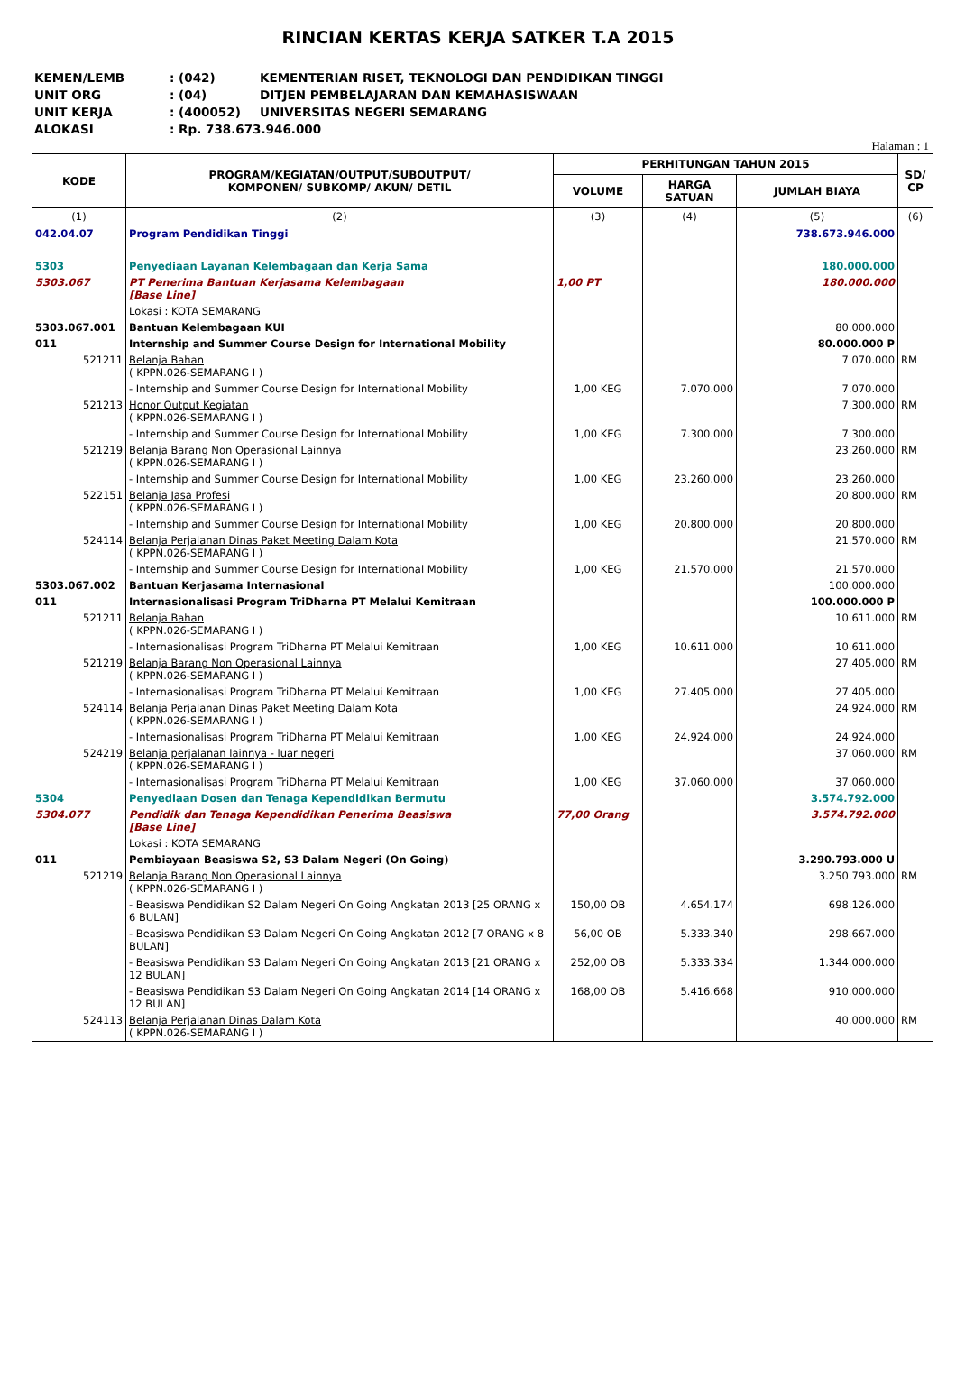RINCIAN KERTAS KERJA SATKER T.A 2015
KEMEN/LEMB: (042) KEMENTERIAN RISET, TEKNOLOGI DAN PENDIDIKAN TINGGI
UNIT ORG: (04) DITJEN PEMBELAJARAN DAN KEMAHASISWAAN
UNIT KERJA: (400052) UNIVERSITAS NEGERI SEMARANG
ALOKASI: Rp. 738.673.946.000
Halaman : 1
| KODE | PROGRAM/KEGIATAN/OUTPUT/SUBOUTPUT/ KOMPONEN/ SUBKOMP/ AKUN/ DETIL | PERHITUNGAN TAHUN 2015 | | | SD/ CP |
| --- | --- | --- | --- | --- | --- |
| | | VOLUME | HARGA SATUAN | JUMLAH BIAYA | |
| (1) | (2) | (3) | (4) | (5) | (6) |
| 042.04.07 | Program Pendidikan Tinggi | | | 738.673.946.000 | |
| 5303 | Penyediaan Layanan Kelembagaan dan Kerja Sama | | | 180.000.000 | |
| 5303.067 | PT Penerima Bantuan Kerjasama Kelembagaan [Base Line] | 1,00 PT | | 180.000.000 | |
| | Lokasi : KOTA SEMARANG | | | | |
| 5303.067.001 | Bantuan Kelembagaan KUI | | | 80.000.000 | |
| 011 | Internship and Summer Course Design for International Mobility | | | 80.000.000 P | |
| 521211 | Belanja Bahan ( KPPN.026-SEMARANG I ) | | | 7.070.000 | RM |
| | - Internship and Summer Course Design for International Mobility | 1,00 KEG | 7.070.000 | 7.070.000 | |
| 521213 | Honor Output Kegiatan ( KPPN.026-SEMARANG I ) | | | 7.300.000 | RM |
| | - Internship and Summer Course Design for International Mobility | 1,00 KEG | 7.300.000 | 7.300.000 | |
| 521219 | Belanja Barang Non Operasional Lainnya ( KPPN.026-SEMARANG I ) | | | 23.260.000 | RM |
| | - Internship and Summer Course Design for International Mobility | 1,00 KEG | 23.260.000 | 23.260.000 | |
| 522151 | Belanja Jasa Profesi ( KPPN.026-SEMARANG I ) | | | 20.800.000 | RM |
| | - Internship and Summer Course Design for International Mobility | 1,00 KEG | 20.800.000 | 20.800.000 | |
| 524114 | Belanja Perjalanan Dinas Paket Meeting Dalam Kota ( KPPN.026-SEMARANG I ) | | | 21.570.000 | RM |
| | - Internship and Summer Course Design for International Mobility | 1,00 KEG | 21.570.000 | 21.570.000 | |
| 5303.067.002 | Bantuan Kerjasama Internasional | | | 100.000.000 | |
| 011 | Internasionalisasi Program TriDharna PT Melalui Kemitraan | | | 100.000.000 P | |
| 521211 | Belanja Bahan ( KPPN.026-SEMARANG I ) | | | 10.611.000 | RM |
| | - Internasionalisasi Program TriDharna PT Melalui Kemitraan | 1,00 KEG | 10.611.000 | 10.611.000 | |
| 521219 | Belanja Barang Non Operasional Lainnya ( KPPN.026-SEMARANG I ) | | | 27.405.000 | RM |
| | - Internasionalisasi Program TriDharna PT Melalui Kemitraan | 1,00 KEG | 27.405.000 | 27.405.000 | |
| 524114 | Belanja Perjalanan Dinas Paket Meeting Dalam Kota ( KPPN.026-SEMARANG I ) | | | 24.924.000 | RM |
| | - Internasionalisasi Program TriDharna PT Melalui Kemitraan | 1,00 KEG | 24.924.000 | 24.924.000 | |
| 524219 | Belanja perjalanan lainnya - luar negeri ( KPPN.026-SEMARANG I ) | | | 37.060.000 | RM |
| | - Internasionalisasi Program TriDharna PT Melalui Kemitraan | 1,00 KEG | 37.060.000 | 37.060.000 | |
| 5304 | Penyediaan Dosen dan Tenaga Kependidikan Bermutu | | | 3.574.792.000 | |
| 5304.077 | Pendidik dan Tenaga Kependidikan Penerima Beasiswa [Base Line] | 77,00 Orang | | 3.574.792.000 | |
| | Lokasi : KOTA SEMARANG | | | | |
| 011 | Pembiayaan Beasiswa S2, S3 Dalam Negeri (On Going) | | | 3.290.793.000 U | |
| 521219 | Belanja Barang Non Operasional Lainnya ( KPPN.026-SEMARANG I ) | | | 3.250.793.000 | RM |
| | - Beasiswa Pendidikan S2 Dalam Negeri On Going Angkatan 2013 [25 ORANG x 6 BULAN] | 150,00 OB | 4.654.174 | 698.126.000 | |
| | - Beasiswa Pendidikan S3 Dalam Negeri On Going Angkatan 2012 [7 ORANG x 8 BULAN] | 56,00 OB | 5.333.340 | 298.667.000 | |
| | - Beasiswa Pendidikan S3 Dalam Negeri On Going Angkatan 2013 [21 ORANG x 12 BULAN] | 252,00 OB | 5.333.334 | 1.344.000.000 | |
| | - Beasiswa Pendidikan S3 Dalam Negeri On Going Angkatan 2014 [14 ORANG x 12 BULAN] | 168,00 OB | 5.416.668 | 910.000.000 | |
| 524113 | Belanja Perjalanan Dinas Dalam Kota ( KPPN.026-SEMARANG I ) | | | 40.000.000 | RM |